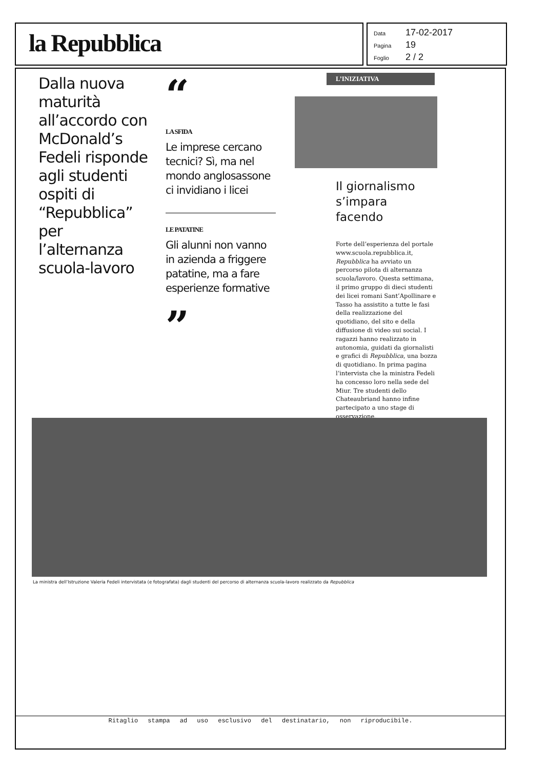la Repubblica
Data 17-02-2017
Pagina 19
Foglio 2 / 2
Dalla nuova maturità all’accordo con McDonald’s Fedeli risponde agli studenti ospiti di “Repubblica” per l’alternanza scuola-lavoro
“
LA SFIDA
Le imprese cercano tecnici? Sì, ma nel mondo anglosassone ci invidiano i licei
LE PATATINE
Gli alunni non vanno in azienda a friggere patatine, ma a fare esperienze formative
”
L’INIZIATIVA
Il giornalismo s’impara facendo
Forte dell’esperienza del portale www.scuola.repubblica.it, Repubblica ha avviato un percorso pilota di alternanza scuola/lavoro. Questa settimana, il primo gruppo di dieci studenti dei licei romani Sant’Apollinare e Tasso ha assistito a tutte le fasi della realizzazione del quotidiano, del sito e della diffusione di video sui social. I ragazzi hanno realizzato in autonomia, guidati da giornalisti e grafici di Repubblica, una bozza di quotidiano. In prima pagina l’intervista che la ministra Fedeli ha concesso loro nella sede del Miur. Tre studenti dello Chateaubriand hanno infine partecipato a uno stage di osservazione.
La ministra dell’Istruzione Valeria Fedeli intervistata (e fotografata) dagli studenti del percorso di alternanza scuola-lavoro realizzato da Repubblica
Ritaglio stampa ad uso esclusivo del destinatario, non riproducibile.